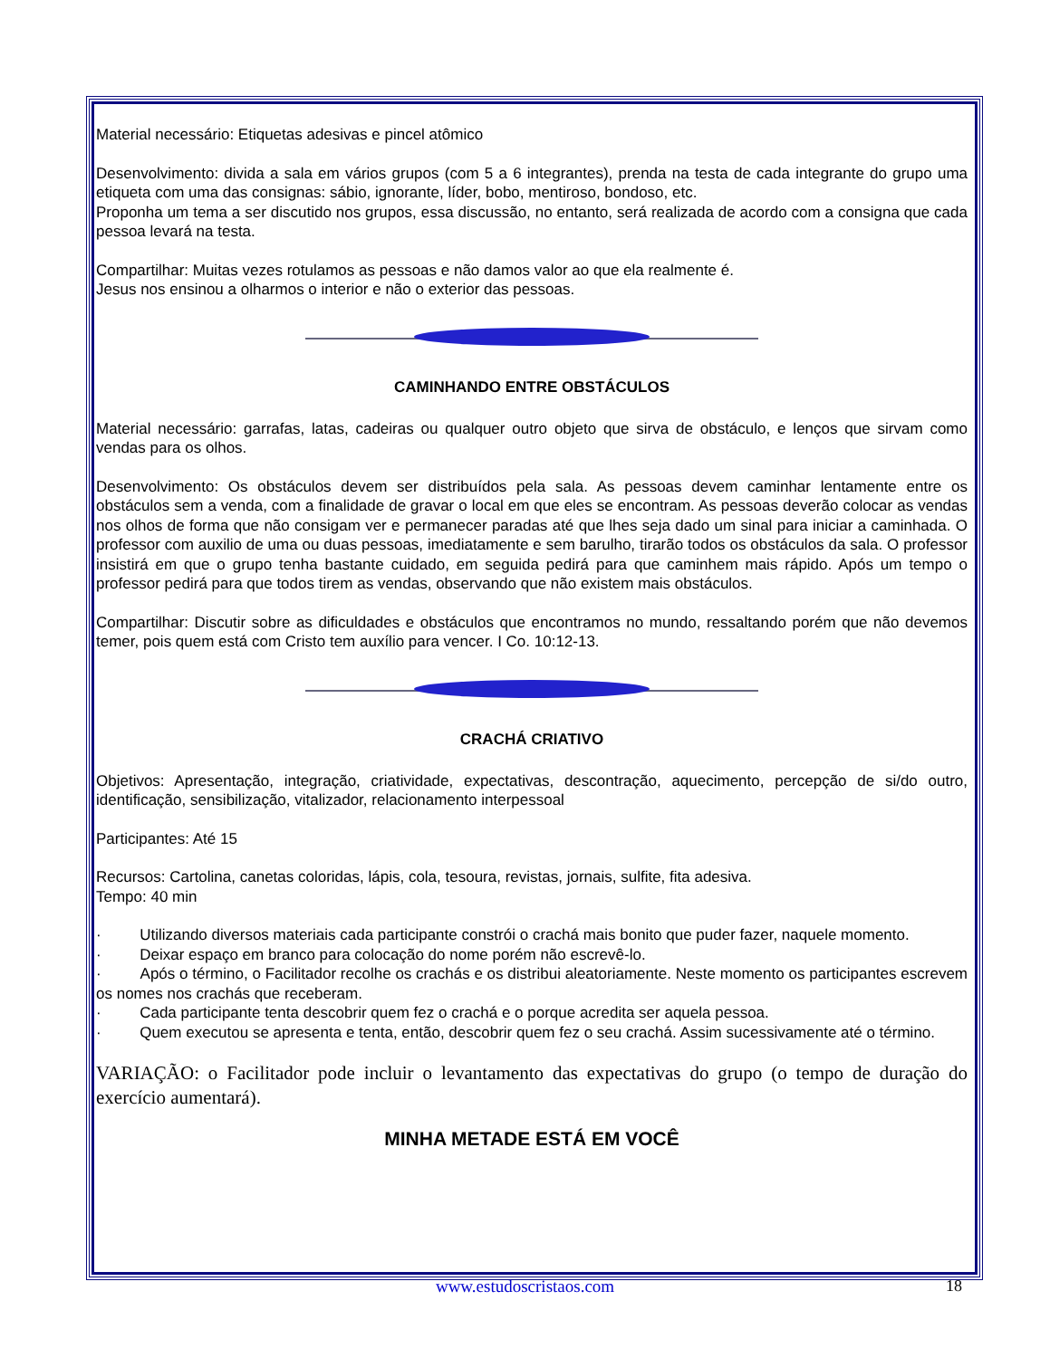Material necessário: Etiquetas adesivas e pincel atômico
Desenvolvimento: divida a sala em vários grupos (com 5 a 6 integrantes), prenda na testa de cada integrante do grupo uma etiqueta com uma das consignas: sábio, ignorante, líder, bobo, mentiroso, bondoso, etc.
Proponha um tema a ser discutido nos grupos, essa discussão, no entanto, será realizada de acordo com a consigna que cada pessoa levará na testa.
Compartilhar: Muitas vezes rotulamos as pessoas e não damos valor ao que ela realmente é.
Jesus nos ensinou a olharmos o interior e não o exterior das pessoas.
CAMINHANDO ENTRE OBSTÁCULOS
Material necessário: garrafas, latas, cadeiras ou qualquer outro objeto que sirva de obstáculo, e lenços que sirvam como vendas para os olhos.
Desenvolvimento: Os obstáculos devem ser distribuídos pela sala. As pessoas devem caminhar lentamente entre os obstáculos sem a venda, com a finalidade de gravar o local em que eles se encontram. As pessoas deverão colocar as vendas nos olhos de forma que não consigam ver e permanecer paradas até que lhes seja dado um sinal para iniciar a caminhada. O professor com auxilio de uma ou duas pessoas, imediatamente e sem barulho, tirarão todos os obstáculos da sala. O professor insistirá em que o grupo tenha bastante cuidado, em seguida pedirá para que caminhem mais rápido. Após um tempo o professor pedirá para que todos tirem as vendas, observando que não existem mais obstáculos.
Compartilhar: Discutir sobre as dificuldades e obstáculos que encontramos no mundo, ressaltando porém que não devemos temer, pois quem está com Cristo tem auxílio para vencer. I Co. 10:12-13.
CRACHÁ CRIATIVO
Objetivos: Apresentação, integração, criatividade, expectativas, descontração, aquecimento, percepção de si/do outro, identificação, sensibilização, vitalizador, relacionamento interpessoal
Participantes: Até 15
Recursos: Cartolina, canetas coloridas, lápis, cola, tesoura, revistas, jornais, sulfite, fita adesiva.
Tempo: 40 min
· Utilizando diversos materiais cada participante constrói o crachá mais bonito que puder fazer, naquele momento.
· Deixar espaço em branco para colocação do nome porém não escrevê-lo.
· Após o término, o Facilitador recolhe os crachás e os distribui aleatoriamente. Neste momento os participantes escrevem os nomes nos crachás que receberam.
· Cada participante tenta descobrir quem fez o crachá e o porque acredita ser aquela pessoa.
· Quem executou se apresenta e tenta, então, descobrir quem fez o seu crachá. Assim sucessivamente até o término.
VARIAÇÃO: o Facilitador pode incluir o levantamento das expectativas do grupo (o tempo de duração do exercício aumentará).
MINHA METADE ESTÁ EM VOCÊ
18 www.estudoscristaos.com